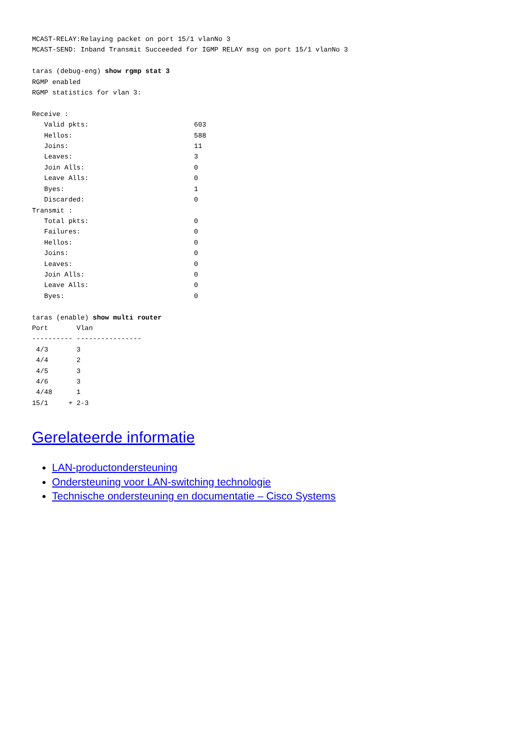MCAST-RELAY:Relaying packet on port 15/1 vlanNo 3
MCAST-SEND: Inband Transmit Succeeded for IGMP RELAY msg on port 15/1 vlanNo 3

taras (debug-eng) show rgmp stat 3
RGMP enabled
RGMP statistics for vlan 3:

Receive :
   Valid pkts:                          603
   Hellos:                              588
   Joins:                               11
   Leaves:                              3
   Join Alls:                           0
   Leave Alls:                          0
   Byes:                                1
   Discarded:                           0
Transmit :
   Total pkts:                          0
   Failures:                            0
   Hellos:                              0
   Joins:                               0
   Leaves:                              0
   Join Alls:                           0
   Leave Alls:                          0
   Byes:                                0

taras (enable) show multi router
Port       Vlan
---------- ----------------
 4/3       3
 4/4       2
 4/5       3
 4/6       3
 4/48      1
15/1     + 2-3
Gerelateerde informatie
LAN-productondersteuning
Ondersteuning voor LAN-switching technologie
Technische ondersteuning en documentatie – Cisco Systems